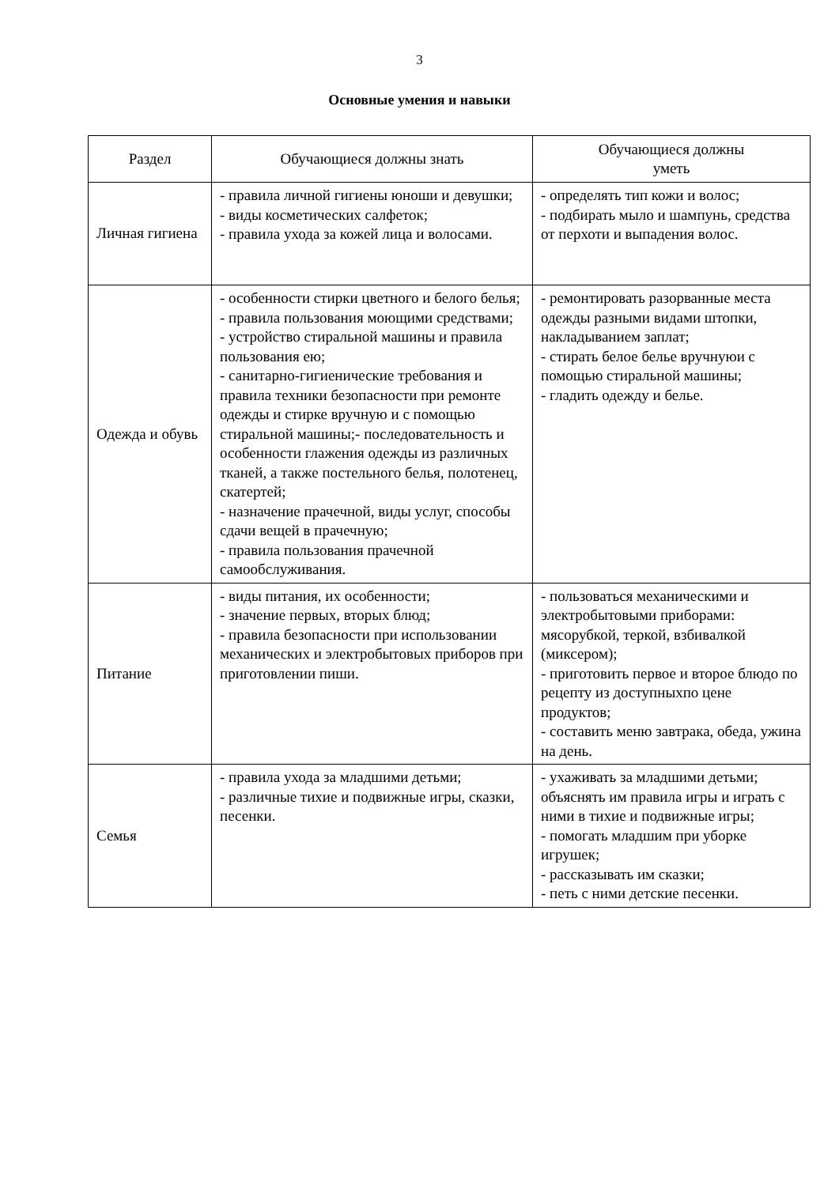3
Основные умения и навыки
| Раздел | Обучающиеся должны знать | Обучающиеся должны уметь |
| --- | --- | --- |
| Личная гигиена | - правила личной гигиены юноши и девушки; - виды косметических салфеток; - правила ухода за кожей лица и волосами. | - определять тип кожи и волос; - подбирать мыло и шампунь, средства от перхоти и выпадения волос. |
| Одежда и обувь | - особенности стирки цветного и белого белья; - правила пользования моющими средствами; - устройство стиральной машины и правила пользования ею; - санитарно-гигиенические требования и правила техники безопасности при ремонте одежды и стирке вручную и с помощью стиральной машины;- последовательность и особенности глажения одежды из различных тканей, а также постельного белья, полотенец, скатертей; - назначение прачечной, виды услуг, способы сдачи вещей в прачечную; - правила пользования прачечной самообслуживания. | - ремонтировать разорванные места одежды разными видами штопки, накладыванием заплат; - стирать белое белье вручнуюи с помощью стиральной машины; - гладить одежду и белье. |
| Питание | - виды питания, их особенности; - значение первых, вторых блюд; - правила безопасности при использовании механических и электробытовых приборов при приготовлении пиши. | - пользоваться механическими и электробытовыми приборами: мясорубкой, теркой, взбивалкой (миксером); - приготовить первое и второе блюдо по рецепту из доступныхпо цене продуктов; - составить меню завтрака, обеда, ужина на день. |
| Семья | - правила ухода за младшими детьми; - различные тихие и подвижные игры, сказки, песенки. | - ухаживать за младшими детьми; объяснять им правила игры и играть с ними в тихие и подвижные игры; - помогать младшим при уборке игрушек; - рассказывать им сказки; - петь с ними детские песенки. |